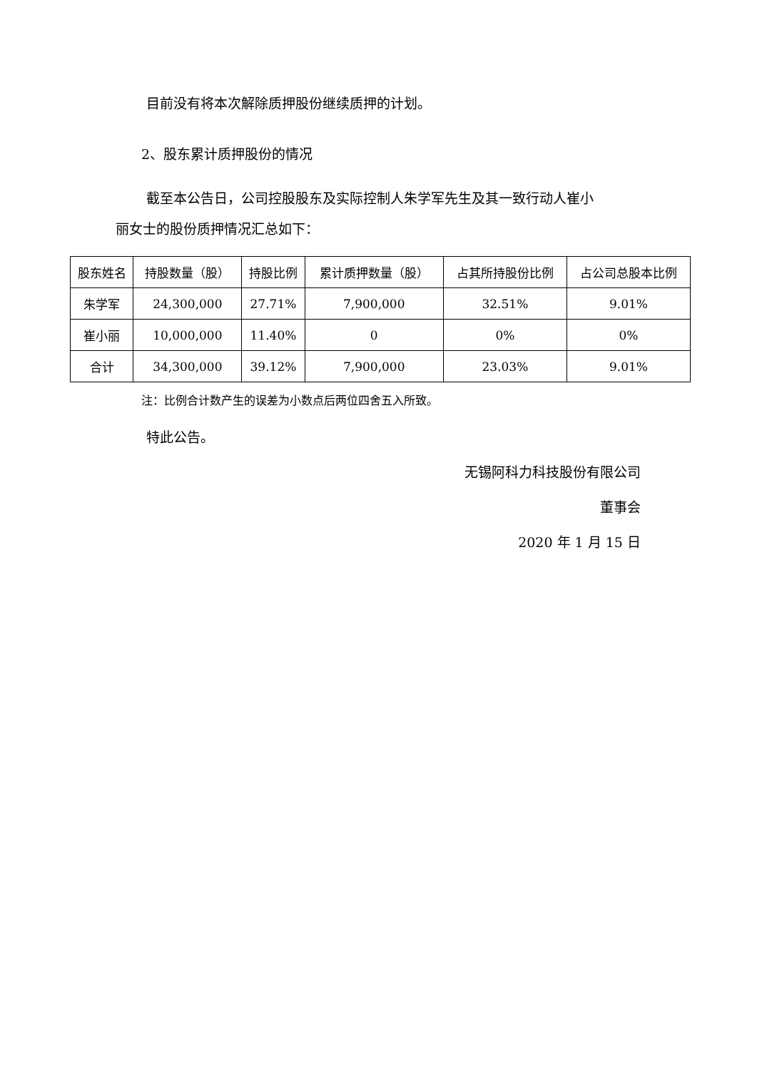目前没有将本次解除质押股份继续质押的计划。
2、股东累计质押股份的情况
截至本公告日，公司控股股东及实际控制人朱学军先生及其一致行动人崔小
丽女士的股份质押情况汇总如下：
| 股东姓名 | 持股数量（股） | 持股比例 | 累计质押数量（股） | 占其所持股份比例 | 占公司总股本比例 |
| --- | --- | --- | --- | --- | --- |
| 朱学军 | 24,300,000 | 27.71% | 7,900,000 | 32.51% | 9.01% |
| 崔小丽 | 10,000,000 | 11.40% | 0 | 0% | 0% |
| 合计 | 34,300,000 | 39.12% | 7,900,000 | 23.03% | 9.01% |
注：比例合计数产生的误差为小数点后两位四舍五入所致。
特此公告。
无锡阿科力科技股份有限公司
董事会
2020 年 1 月 15 日